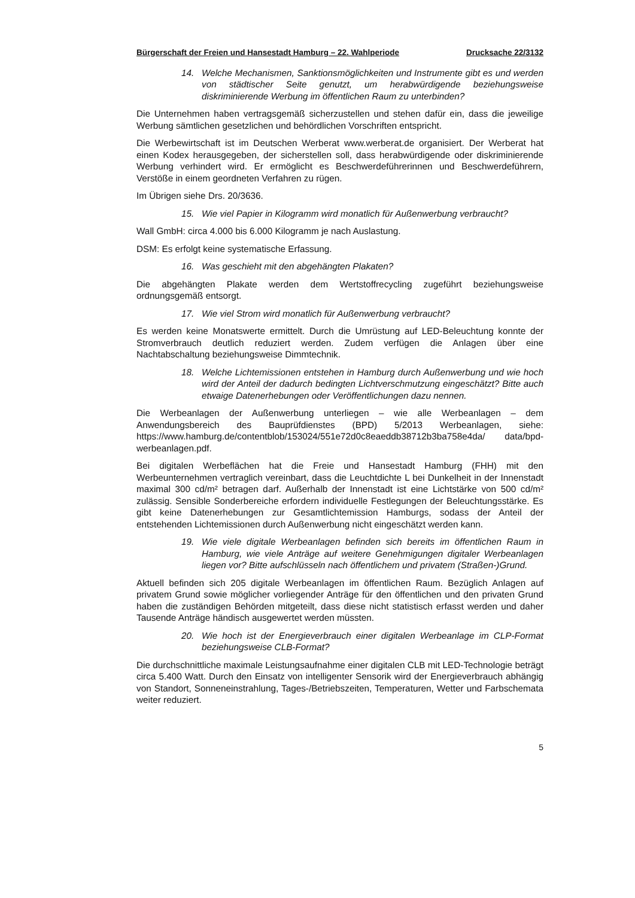Bürgerschaft der Freien und Hansestadt Hamburg – 22. Wahlperiode Drucksache 22/3132
14. Welche Mechanismen, Sanktionsmöglichkeiten und Instrumente gibt es und werden von städtischer Seite genutzt, um herabwürdigende beziehungsweise diskriminierende Werbung im öffentlichen Raum zu unterbinden?
Die Unternehmen haben vertragsgemäß sicherzustellen und stehen dafür ein, dass die jeweilige Werbung sämtlichen gesetzlichen und behördlichen Vorschriften entspricht.
Die Werbewirtschaft ist im Deutschen Werberat www.werberat.de organisiert. Der Werberat hat einen Kodex herausgegeben, der sicherstellen soll, dass herabwürdigende oder diskriminierende Werbung verhindert wird. Er ermöglicht es Beschwerdeführerinnen und Beschwerdeführern, Verstöße in einem geordneten Verfahren zu rügen.
Im Übrigen siehe Drs. 20/3636.
15. Wie viel Papier in Kilogramm wird monatlich für Außenwerbung verbraucht?
Wall GmbH: circa 4.000 bis 6.000 Kilogramm je nach Auslastung.
DSM: Es erfolgt keine systematische Erfassung.
16. Was geschieht mit den abgehängten Plakaten?
Die abgehängten Plakate werden dem Wertstoffrecycling zugeführt beziehungsweise ordnungsgemäß entsorgt.
17. Wie viel Strom wird monatlich für Außenwerbung verbraucht?
Es werden keine Monatswerte ermittelt. Durch die Umrüstung auf LED-Beleuchtung konnte der Stromverbrauch deutlich reduziert werden. Zudem verfügen die Anlagen über eine Nachtabschaltung beziehungsweise Dimmtechnik.
18. Welche Lichtemissionen entstehen in Hamburg durch Außenwerbung und wie hoch wird der Anteil der dadurch bedingten Lichtverschmutzung eingeschätzt? Bitte auch etwaige Datenerhebungen oder Veröffentlichungen dazu nennen.
Die Werbeanlagen der Außenwerbung unterliegen – wie alle Werbeanlagen – dem Anwendungsbereich des Bauprüfdienstes (BPD) 5/2013 Werbeanlagen, siehe: https://www.hamburg.de/contentblob/153024/551e72d0c8eaeddb38712b3ba758e4da/ data/bpd-werbeanlagen.pdf.
Bei digitalen Werbeflächen hat die Freie und Hansestadt Hamburg (FHH) mit den Werbeunternehmen vertraglich vereinbart, dass die Leuchtdichte L bei Dunkelheit in der Innenstadt maximal 300 cd/m² betragen darf. Außerhalb der Innenstadt ist eine Lichtstärke von 500 cd/m² zulässig. Sensible Sonderbereiche erfordern individuelle Festlegungen der Beleuchtungsstärke. Es gibt keine Datenerhebungen zur Gesamtlichtemission Hamburgs, sodass der Anteil der entstehenden Lichtemissionen durch Außenwerbung nicht eingeschätzt werden kann.
19. Wie viele digitale Werbeanlagen befinden sich bereits im öffentlichen Raum in Hamburg, wie viele Anträge auf weitere Genehmigungen digitaler Werbeanlagen liegen vor? Bitte aufschlüsseln nach öffentlichem und privatem (Straßen-)Grund.
Aktuell befinden sich 205 digitale Werbeanlagen im öffentlichen Raum. Bezüglich Anlagen auf privatem Grund sowie möglicher vorliegender Anträge für den öffentlichen und den privaten Grund haben die zuständigen Behörden mitgeteilt, dass diese nicht statistisch erfasst werden und daher Tausende Anträge händisch ausgewertet werden müssten.
20. Wie hoch ist der Energieverbrauch einer digitalen Werbeanlage im CLP-Format beziehungsweise CLB-Format?
Die durchschnittliche maximale Leistungsaufnahme einer digitalen CLB mit LED-Technologie beträgt circa 5.400 Watt. Durch den Einsatz von intelligenter Sensorik wird der Energieverbrauch abhängig von Standort, Sonneneinstrahlung, Tages-/Betriebszeiten, Temperaturen, Wetter und Farbschemata weiter reduziert.
5